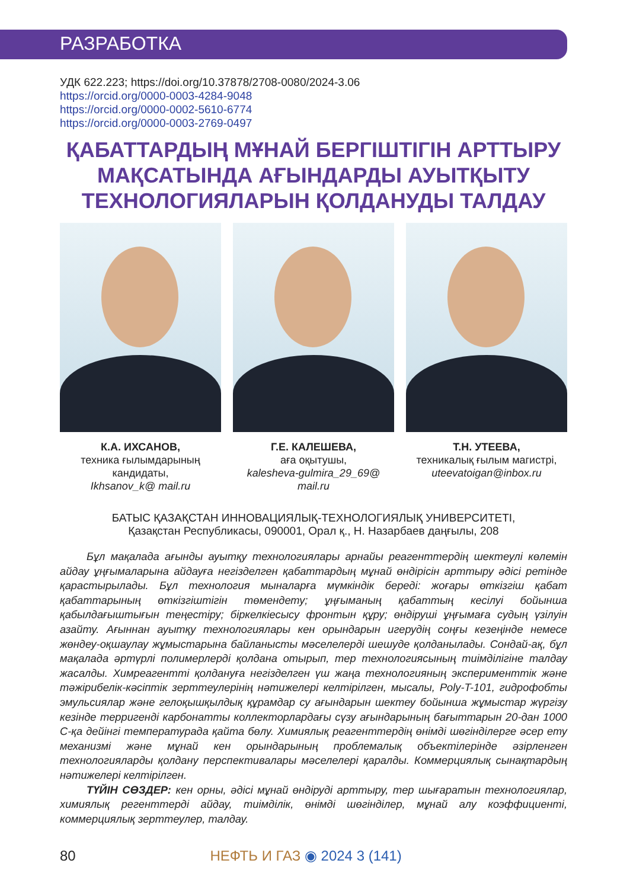РАЗРАБОТКА
УДК 622.223; https://doi.org/10.37878/2708-0080/2024-3.06
https://orcid.org/0000-0003-4284-9048
https://orcid.org/0000-0002-5610-6774
https://orcid.org/0000-0003-2769-0497
ҚАБАТТАРДЫҢ МҰНАЙ БЕРГІШТІГІН АРТТЫРУ МАҚСАТЫНДА АҒЫНДАРДЫ АУЫТҚЫТУ ТЕХНОЛОГИЯЛАРЫН ҚОЛДАНУДЫ ТАЛДАУ
К.А. ИХСАНОВ,
техника ғылымдарының кандидаты,
Ikhsanov_k@ mail.ru
Г.Е. КАЛЕШЕВА,
аға оқытушы,
kalesheva-gulmira_29_69@ mail.ru
Т.Н. УТЕЕВА,
техникалық ғылым магистрі,
uteevatoigan@inbox.ru
БАТЫС ҚАЗАҚСТАН ИННОВАЦИЯЛЫҚ-ТЕХНОЛОГИЯЛЫҚ УНИВЕРСИТЕТІ,
Қазақстан Республикасы, 090001, Орал қ., Н. Назарбаев даңғылы, 208
Бұл мақалада ағынды ауытқу технологиялары арнайы реагенттердің шектеулі көлемін айдау ұңғымаларына айдауға негізделген қабаттардың мұнай өндірісін арттыру әдісі ретінде қарастырылады. Бұл технология мыналарға мүмкіндік береді: жоғары өткізгіш қабат қабаттарының өткізгіштігін төмендету; ұңғыманың қабаттың кесілуі бойынша қабылдағыштығын теңестіру; біркелкіесысу фронтын құру; өндіруші ұңғымаға судың үзілуін азайту. Ағыннан ауытқу технологиялары кен орындарын игерудің соңғы кезеңінде немесе жөндеу-оқшаулау жұмыстарына байланысты мәселелерді шешуде қолданылады. Сондай-ақ, бұл мақалада әртүрлі полимерлерді қолдана отырып, тер технологиясының тиімділігіне талдау жасалды. Химреагентті қолдануға негізделген үш жаңа технологияның эксперименттік және тәжірибелік-кәсіптік зерттеулерінің нәтижелері келтірілген, мысалы, Poly-T-101, гидрофобты эмульсиялар және гелоқышқылдық құрамдар су ағындарын шектеу бойынша жұмыстар жүргізу кезінде терригенді карбонатты коллекторлардағы сүзу ағындарының бағыттарын 20-дан 1000 С-қа дейінгі температурада қайта бөлу. Химиялық реагенттердің өнімді шөгінділерге әсер ету механизмі және мұнай кен орындарының проблемалық объектілерінде әзірленген технологияларды қолдану перспективалары мәселелері қаралды. Коммерциялық сынақтардың нәтижелері келтірілген.
ТҮЙІН СӨЗДЕР: кен орны, әдісі мұнай өндіруді арттыру, тер шығаратын технологиялар, химиялық регенттерді айдау, тиімділік, өнімді шөгінділер, мұнай алу коэффициенті, коммерциялық зерттеулер, талдау.
80 НЕФТЬ И ГАЗ ◉ 2024 3 (141)